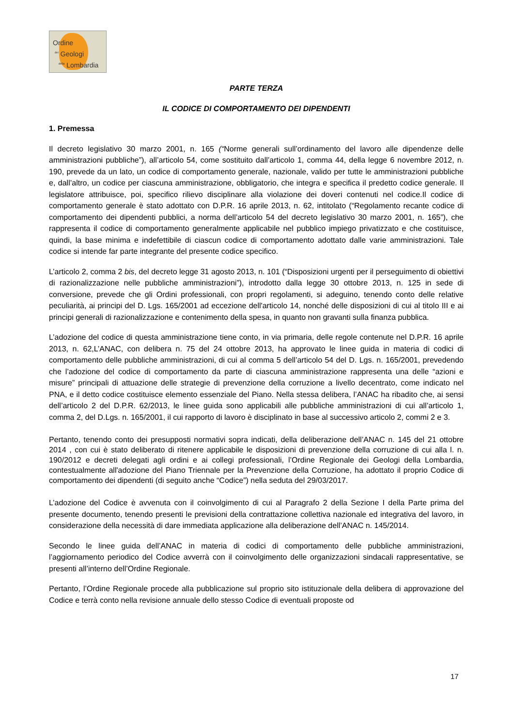Ordine
<sup>dei</sup> Geologi
<sup>della</sup> Lombardia
PARTE TERZA
IL CODICE DI COMPORTAMENTO DEI DIPENDENTI
1. Premessa
Il decreto legislativo 30 marzo 2001, n. 165 (“Norme generali sull’ordinamento del lavoro alle dipendenze delle amministrazioni pubbliche”), all’articolo 54, come sostituito dall’articolo 1, comma 44, della legge 6 novembre 2012, n. 190, prevede da un lato, un codice di comportamento generale, nazionale, valido per tutte le amministrazioni pubbliche e, dall’altro, un codice per ciascuna amministrazione, obbligatorio, che integra e specifica il predetto codice generale. Il legislatore attribuisce, poi, specifico rilievo disciplinare alla violazione dei doveri contenuti nel codice.Il codice di comportamento generale è stato adottato con D.P.R. 16 aprile 2013, n. 62, intitolato (“Regolamento recante codice di comportamento dei dipendenti pubblici, a norma dell’articolo 54 del decreto legislativo 30 marzo 2001, n. 165”), che rappresenta il codice di comportamento generalmente applicabile nel pubblico impiego privatizzato e che costituisce, quindi, la base minima e indefettibile di ciascun codice di comportamento adottato dalle varie amministrazioni. Tale codice si intende far parte integrante del presente codice specifico.
L’articolo 2, comma 2 bis, del decreto legge 31 agosto 2013, n. 101 (“Disposizioni urgenti per il perseguimento di obiettivi di razionalizzazione nelle pubbliche amministrazioni”), introdotto dalla legge 30 ottobre 2013, n. 125 in sede di conversione, prevede che gli Ordini professionali, con propri regolamenti, si adeguino, tenendo conto delle relative peculiarità, ai principi del D. Lgs. 165/2001 ad eccezione dell'articolo 14, nonché delle disposizioni di cui al titolo III e ai principi generali di razionalizzazione e contenimento della spesa, in quanto non gravanti sulla finanza pubblica.
L’adozione del codice di questa amministrazione tiene conto, in via primaria, delle regole contenute nel D.P.R. 16 aprile 2013, n. 62,L’ANAC, con delibera n. 75 del 24 ottobre 2013, ha approvato le linee guida in materia di codici di comportamento delle pubbliche amministrazioni, di cui al comma 5 dell’articolo 54 del D. Lgs. n. 165/2001, prevedendo che l’adozione del codice di comportamento da parte di ciascuna amministrazione rappresenta una delle “azioni e misure” principali di attuazione delle strategie di prevenzione della corruzione a livello decentrato, come indicato nel PNA, e il detto codice costituisce elemento essenziale del Piano. Nella stessa delibera, l’ANAC ha ribadito che, ai sensi dell’articolo 2 del D.P.R. 62/2013, le linee guida sono applicabili alle pubbliche amministrazioni di cui all’articolo 1, comma 2, del D.Lgs. n. 165/2001, il cui rapporto di lavoro è disciplinato in base al successivo articolo 2, commi 2 e 3.
Pertanto, tenendo conto dei presupposti normativi sopra indicati, della deliberazione dell’ANAC n. 145 del 21 ottobre 2014 , con cui è stato deliberato di ritenere applicabile le disposizioni di prevenzione della corruzione di cui alla l. n. 190/2012 e decreti delegati agli ordini e ai collegi professionali, l’Ordine Regionale dei Geologi della Lombardia, contestualmente all'adozione del Piano Triennale per la Prevenzione della Corruzione, ha adottato il proprio Codice di comportamento dei dipendenti (di seguito anche “Codice”) nella seduta del 29/03/2017.
L’adozione del Codice è avvenuta con il coinvolgimento di cui al Paragrafo 2 della Sezione I della Parte prima del presente documento, tenendo presenti le previsioni della contrattazione collettiva nazionale ed integrativa del lavoro, in considerazione della necessità di dare immediata applicazione alla deliberazione dell’ANAC n. 145/2014.
Secondo le linee guida dell’ANAC in materia di codici di comportamento delle pubbliche amministrazioni, l’aggiornamento periodico del Codice avverrà con il coinvolgimento delle organizzazioni sindacali rappresentative, se presenti all’interno dell’Ordine Regionale.
Pertanto, l’Ordine Regionale procede alla pubblicazione sul proprio sito istituzionale della delibera di approvazione del Codice e terrà conto nella revisione annuale dello stesso Codice di eventuali proposte od
17